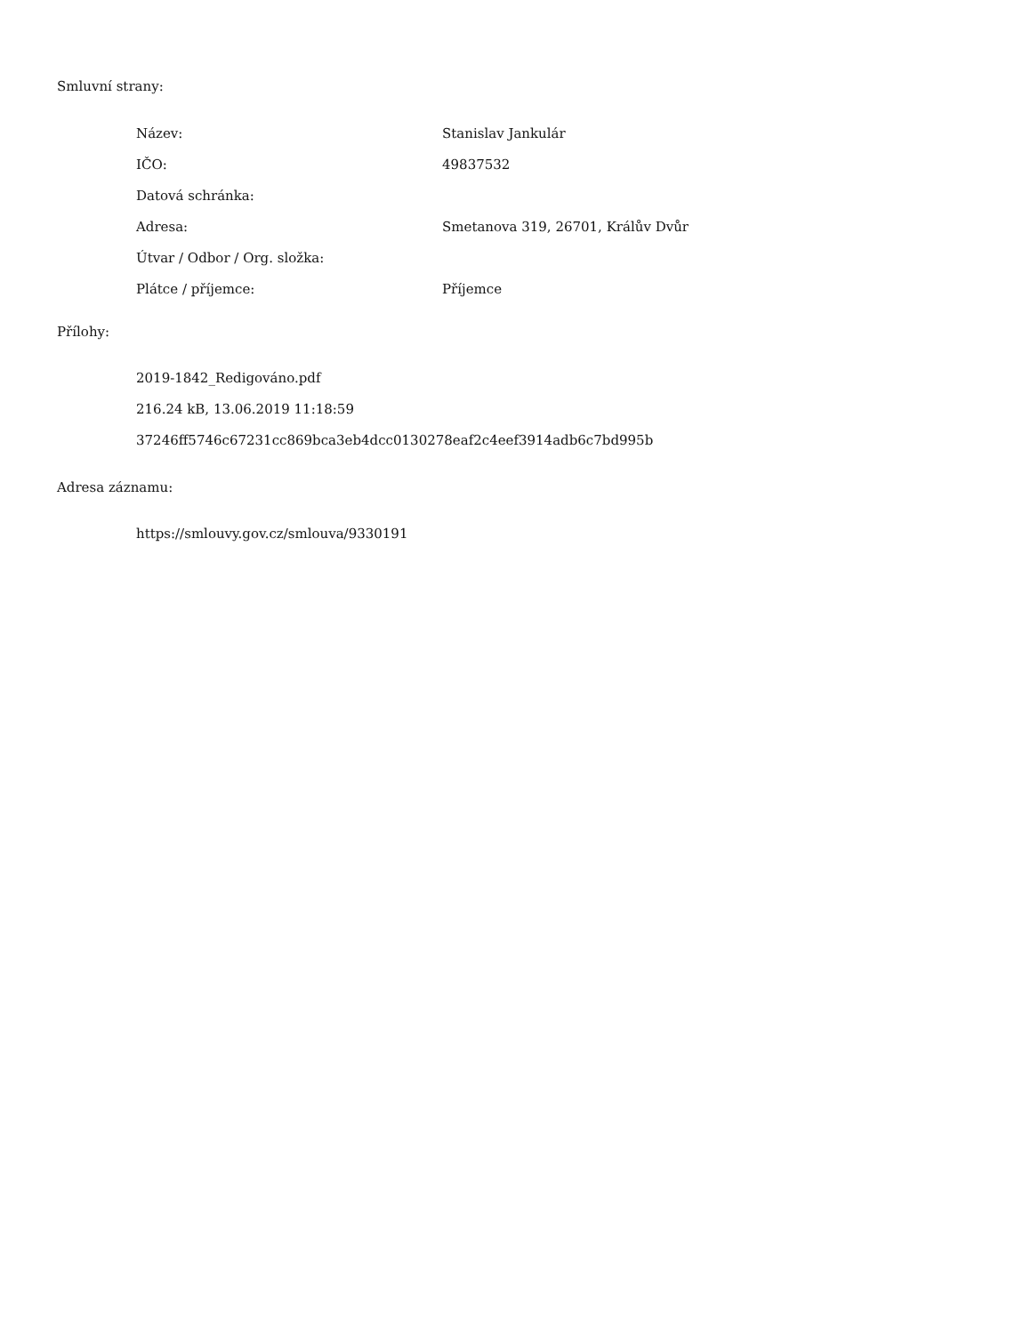Smluvní strany:
| Název: | Stanislav Jankulár |
| IČO: | 49837532 |
| Datová schránka: | |
| Adresa: | Smetanova 319, 26701, Králův Dvůr |
| Útvar / Odbor / Org. složka: | |
| Plátce / příjemce: | Příjemce |
Přílohy:
2019-1842_Redigováno.pdf
216.24 kB, 13.06.2019 11:18:59
37246ff5746c67231cc869bca3eb4dcc0130278eaf2c4eef3914adb6c7bd995b
Adresa záznamu:
https://smlouvy.gov.cz/smlouva/9330191